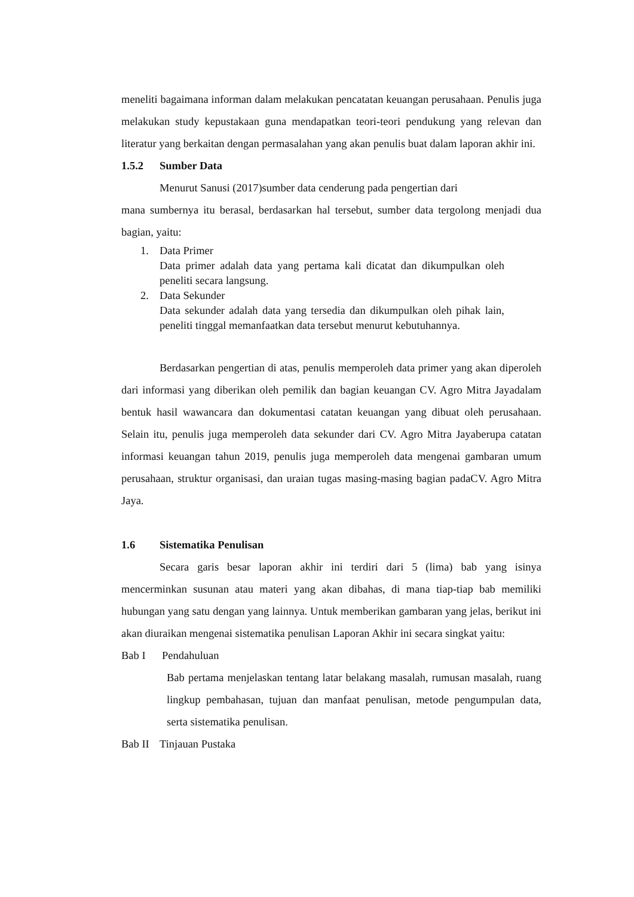meneliti bagaimana informan dalam melakukan pencatatan keuangan perusahaan. Penulis juga melakukan study kepustakaan guna mendapatkan teori-teori pendukung yang relevan dan literatur yang berkaitan dengan permasalahan yang akan penulis buat dalam laporan akhir ini.
1.5.2 Sumber Data
Menurut Sanusi (2017)sumber data cenderung pada pengertian dari
mana sumbernya itu berasal, berdasarkan hal tersebut, sumber data tergolong menjadi dua bagian, yaitu:
1. Data Primer
Data primer adalah data yang pertama kali dicatat dan dikumpulkan oleh peneliti secara langsung.
2. Data Sekunder
Data sekunder adalah data yang tersedia dan dikumpulkan oleh pihak lain, peneliti tinggal memanfaatkan data tersebut menurut kebutuhannya.
Berdasarkan pengertian di atas, penulis memperoleh data primer yang akan diperoleh dari informasi yang diberikan oleh pemilik dan bagian keuangan CV. Agro Mitra Jayadalam bentuk hasil wawancara dan dokumentasi catatan keuangan yang dibuat oleh perusahaan. Selain itu, penulis juga memperoleh data sekunder dari CV. Agro Mitra Jayaberupa catatan informasi keuangan tahun 2019, penulis juga memperoleh data mengenai gambaran umum perusahaan, struktur organisasi, dan uraian tugas masing-masing bagian padaCV. Agro Mitra Jaya.
1.6 Sistematika Penulisan
Secara garis besar laporan akhir ini terdiri dari 5 (lima) bab yang isinya mencerminkan susunan atau materi yang akan dibahas, di mana tiap-tiap bab memiliki hubungan yang satu dengan yang lainnya. Untuk memberikan gambaran yang jelas, berikut ini akan diuraikan mengenai sistematika penulisan Laporan Akhir ini secara singkat yaitu:
Bab I Pendahuluan
Bab pertama menjelaskan tentang latar belakang masalah, rumusan masalah, ruang lingkup pembahasan, tujuan dan manfaat penulisan, metode pengumpulan data, serta sistematika penulisan.
Bab II Tinjauan Pustaka